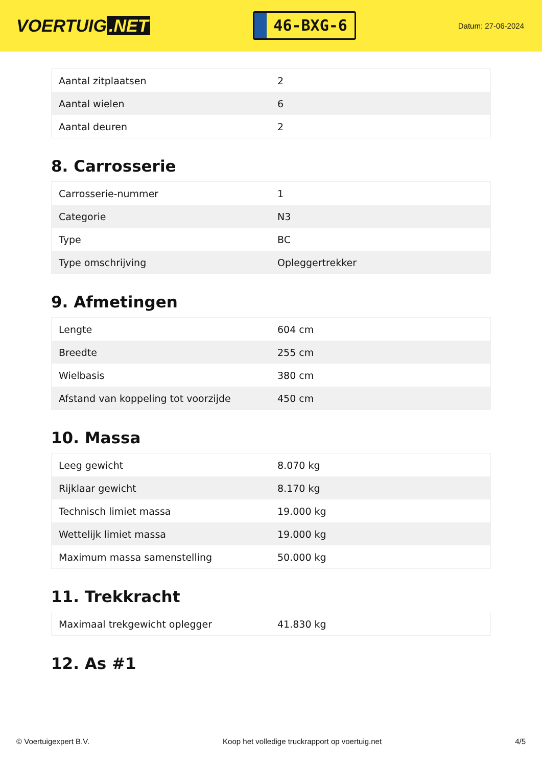VOERTUIG.NET
46-BXG-6
Datum: 27-06-2024
| Aantal zitplaatsen | 2 |
| Aantal wielen | 6 |
| Aantal deuren | 2 |
8. Carrosserie
| Carrosserie-nummer | 1 |
| Categorie | N3 |
| Type | BC |
| Type omschrijving | Opleggertrekker |
9. Afmetingen
| Lengte | 604 cm |
| Breedte | 255 cm |
| Wielbasis | 380 cm |
| Afstand van koppeling tot voorzijde | 450 cm |
10. Massa
| Leeg gewicht | 8.070 kg |
| Rijklaar gewicht | 8.170 kg |
| Technisch limiet massa | 19.000 kg |
| Wettelijk limiet massa | 19.000 kg |
| Maximum massa samenstelling | 50.000 kg |
11. Trekkracht
| Maximaal trekgewicht oplegger | 41.830 kg |
12. As #1
© Voertuigexpert B.V. Koop het volledige truckrapport op voertuig.net 4/5